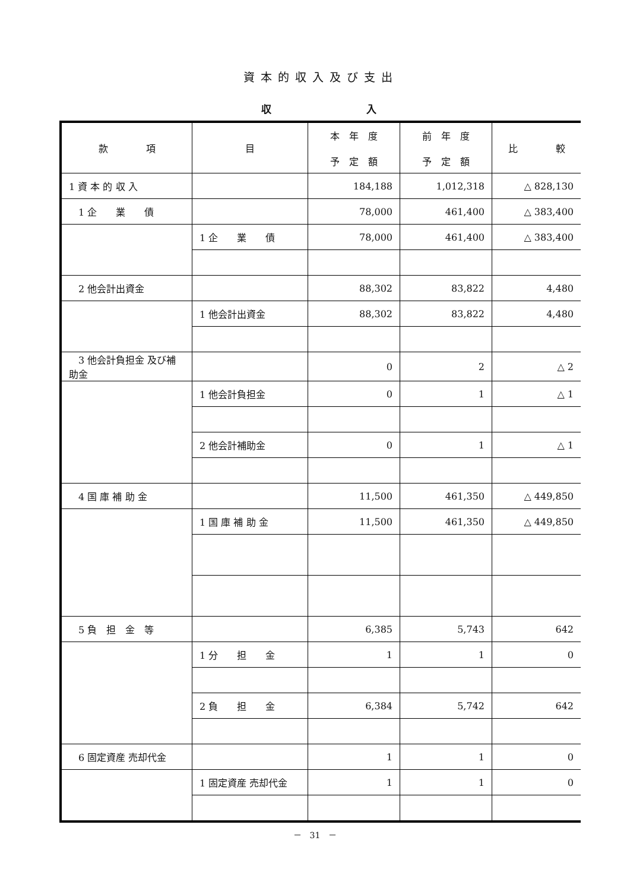資本的収入及び支出
収 入
| 款 項 | 目 | 本 年 度 予 定 額 | 前 年 度 予 定 額 | 比 較 |
| --- | --- | --- | --- | --- |
| 1 資 本 的 収 入 | | 184,188 | 1,012,318 | △ 828,130 |
| 1 企 業 債 | | 78,000 | 461,400 | △ 383,400 |
| | 1 企 業 債 | 78,000 | 461,400 | △ 383,400 |
| 2 他会計出資金 | | 88,302 | 83,822 | 4,480 |
| | 1 他会計出資金 | 88,302 | 83,822 | 4,480 |
| 3 他会計負担金 及び補助金 | | 0 | 2 | △ 2 |
| | 1 他会計負担金 | 0 | 1 | △ 1 |
| | 2 他会計補助金 | 0 | 1 | △ 1 |
| 4 国 庫 補 助 金 | | 11,500 | 461,350 | △ 449,850 |
| | 1 国 庫 補 助 金 | 11,500 | 461,350 | △ 449,850 |
| 5 負 担 金 等 | | 6,385 | 5,743 | 642 |
| | 1 分 担 金 | 1 | 1 | 0 |
| | 2 負 担 金 | 6,384 | 5,742 | 642 |
| 6 固定資産 売却代金 | | 1 | 1 | 0 |
| | 1 固定資産 売却代金 | 1 | 1 | 0 |
－　31　－